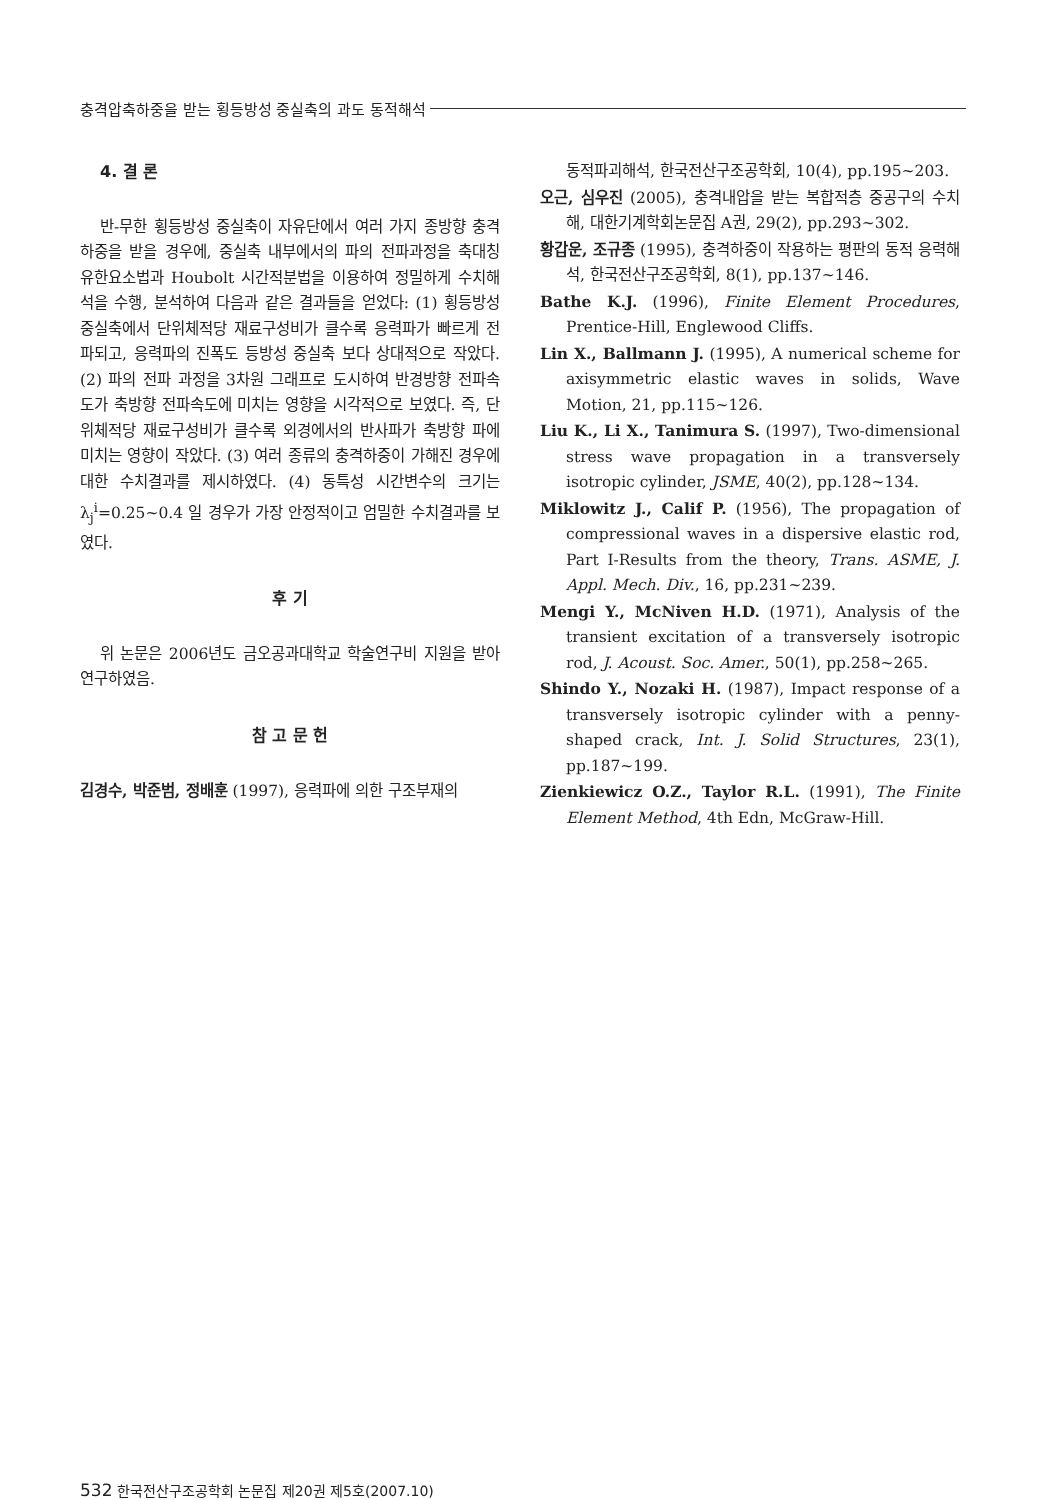충격압축하중을 받는 횡등방성 중실축의 과도 동적해석
4. 결 론
반-무한 횡등방성 중실축이 자유단에서 여러 가지 종방향 충격하중을 받을 경우에, 중실축 내부에서의 파의 전파과정을 축대칭 유한요소법과 Houbolt 시간적분법을 이용하여 정밀하게 수치해석을 수행, 분석하여 다음과 같은 결과들을 얻었다: (1) 횡등방성 중실축에서 단위체적당 재료구성비가 클수록 응력파가 빠르게 전파되고, 응력파의 진폭도 등방성 중실축 보다 상대적으로 작았다. (2) 파의 전파 과정을 3차원 그래프로 도시하여 반경방향 전파속도가 축방향 전파속도에 미치는 영향을 시각적으로 보였다. 즉, 단위체적당 재료구성비가 클수록 외경에서의 반사파가 축방향 파에 미치는 영향이 작았다. (3) 여러 종류의 충격하중이 가해진 경우에 대한 수치결과를 제시하였다. (4) 동특성 시간변수의 크기는 λ<sub>j</sub><sup>i</sup>=0.25~0.4 일 경우가 가장 안정적이고 엄밀한 수치결과를 보였다.
후 기
위 논문은 2006년도 금오공과대학교 학술연구비 지원을 받아 연구하였음.
참 고 문 헌
김경수, 박준범, 정배훈 (1997), 응력파에 의한 구조부재의
동적파괴해석, 한국전산구조공학회, 10(4), pp.195~203.
오근, 심우진 (2005), 충격내압을 받는 복합적층 중공구의 수치해, 대한기계학회논문집 A권, 29(2), pp.293~302.
황갑운, 조규종 (1995), 충격하중이 작용하는 평판의 동적 응력해석, 한국전산구조공학회, 8(1), pp.137~146.
Bathe K.J. (1996), Finite Element Procedures, Prentice-Hill, Englewood Cliffs.
Lin X., Ballmann J. (1995), A numerical scheme for axisymmetric elastic waves in solids, Wave Motion, 21, pp.115~126.
Liu K., Li X., Tanimura S. (1997), Two-dimensional stress wave propagation in a transversely isotropic cylinder, JSME, 40(2), pp.128~134.
Miklowitz J., Calif P. (1956), The propagation of compressional waves in a dispersive elastic rod, Part I-Results from the theory, Trans. ASME, J. Appl. Mech. Div., 16, pp.231~239.
Mengi Y., McNiven H.D. (1971), Analysis of the transient excitation of a transversely isotropic rod, J. Acoust. Soc. Amer., 50(1), pp.258~265.
Shindo Y., Nozaki H. (1987), Impact response of a transversely isotropic cylinder with a penny-shaped crack, Int. J. Solid Structures, 23(1), pp.187~199.
Zienkiewicz O.Z., Taylor R.L. (1991), The Finite Element Method, 4th Edn, McGraw-Hill.
532 한국전산구조공학회 논문집 제20권 제5호(2007.10)